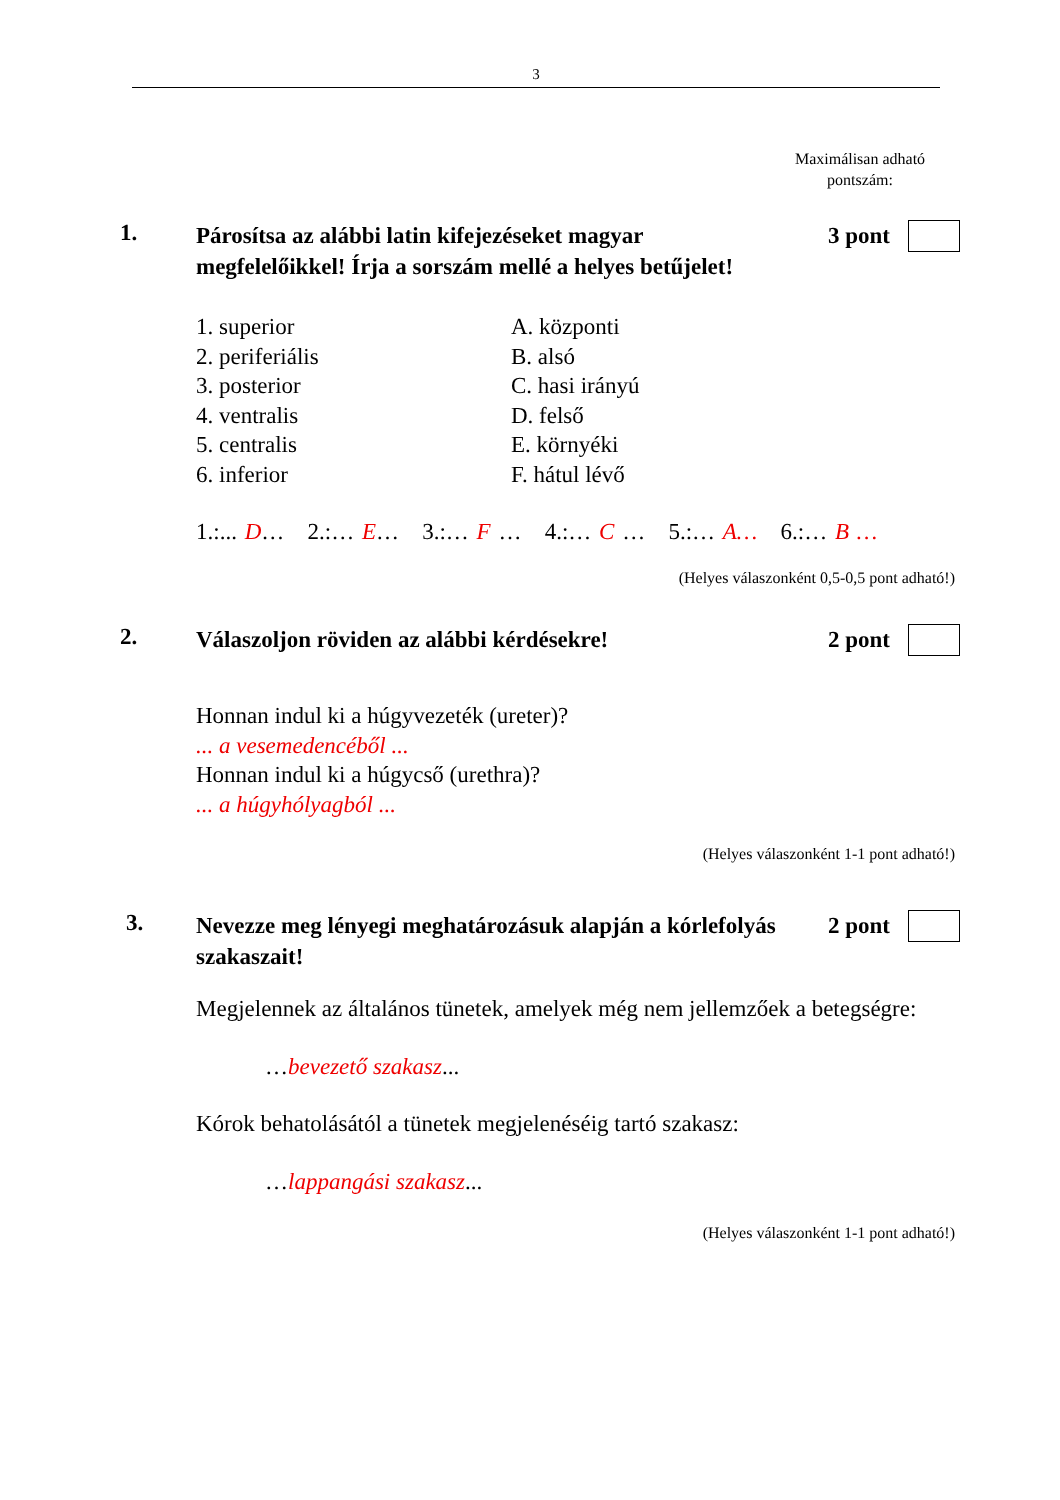3
Maximálisan adható
pontszám:
1. 3 pont
Párosítsa az alábbi latin kifejezéseket magyar megfelelőikkel! Írja a sorszám mellé a helyes betűjelet!
1. superior
2. periferiális
3. posterior
4. ventralis
5. centralis
6. inferior
A. központi
B. alsó
C. hasi irányú
D. felső
E. környéki
F. hátul lévő
1.:... D… 2.:… E… 3.:… F … 4.:… C … 5.:… A… 6.:… B …
(Helyes válaszonként 0,5-0,5 pont adható!)
2. 2 pont
Válaszoljon röviden az alábbi kérdésekre!
Honnan indul ki a húgyvezeték (ureter)?
... a vesemedencéből ...
Honnan indul ki a húgycső (urethra)?
... a húgyhólyagból ...
(Helyes válaszonként 1-1 pont adható!)
3. 2 pont
Nevezze meg lényegi meghatározásuk alapján a kórlefolyás szakaszait!
Megjelennek az általános tünetek, amelyek még nem jellemzőek a betegségre:
…bevezető szakasz...
Kórok behatolásától a tünetek megjelenéséig tartó szakasz:
…lappangási szakasz...
(Helyes válaszonként 1-1 pont adható!)